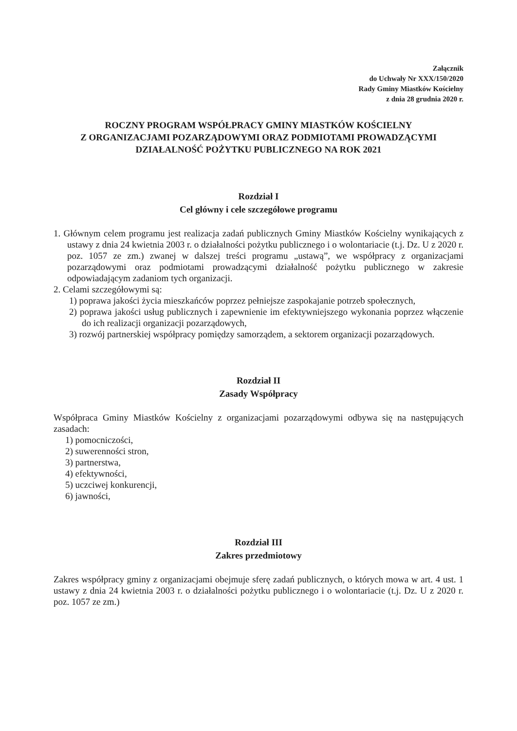Załącznik
do Uchwały Nr XXX/150/2020
Rady Gminy Miastków Kościelny
z dnia 28 grudnia 2020 r.
ROCZNY PROGRAM WSPÓŁPRACY GMINY MIASTKÓW KOŚCIELNY
Z ORGANIZACJAMI POZARZĄDOWYMI ORAZ PODMIOTAMI PROWADZĄCYMI
DZIAŁALNOŚĆ POŻYTKU PUBLICZNEGO NA ROK 2021
Rozdział I
Cel główny i cele szczegółowe programu
1. Głównym celem programu jest realizacja zadań publicznych Gminy Miastków Kościelny wynikających z ustawy z dnia 24 kwietnia 2003 r. o działalności pożytku publicznego i o wolontariacie (t.j. Dz. U z 2020 r. poz. 1057 ze zm.) zwanej w dalszej treści programu „ustawą”, we współpracy z organizacjami pozarządowymi oraz podmiotami prowadzącymi działalność pożytku publicznego w zakresie odpowiadającym zadaniom tych organizacji.
2. Celami szczegółowymi są:
1) poprawa jakości życia mieszkańców poprzez pełniejsze zaspokajanie potrzeb społecznych,
2) poprawa jakości usług publicznych i zapewnienie im efektywniejszego wykonania poprzez włączenie do ich realizacji organizacji pozarządowych,
3) rozwój partnerskiej współpracy pomiędzy samorządem, a sektorem organizacji pozarządowych.
Rozdział II
Zasady Współpracy
Współpraca Gminy Miastków Kościelny z organizacjami pozarządowymi odbywa się na następujących zasadach:
1) pomocniczości,
2) suwerenności stron,
3) partnerstwa,
4) efektywności,
5) uczciwej konkurencji,
6) jawności,
Rozdział III
Zakres przedmiotowy
Zakres współpracy gminy z organizacjami obejmuje sferę zadań publicznych, o których mowa w art. 4 ust. 1 ustawy z dnia 24 kwietnia 2003 r. o działalności pożytku publicznego i o wolontariacie (t.j. Dz. U z 2020 r. poz. 1057 ze zm.)